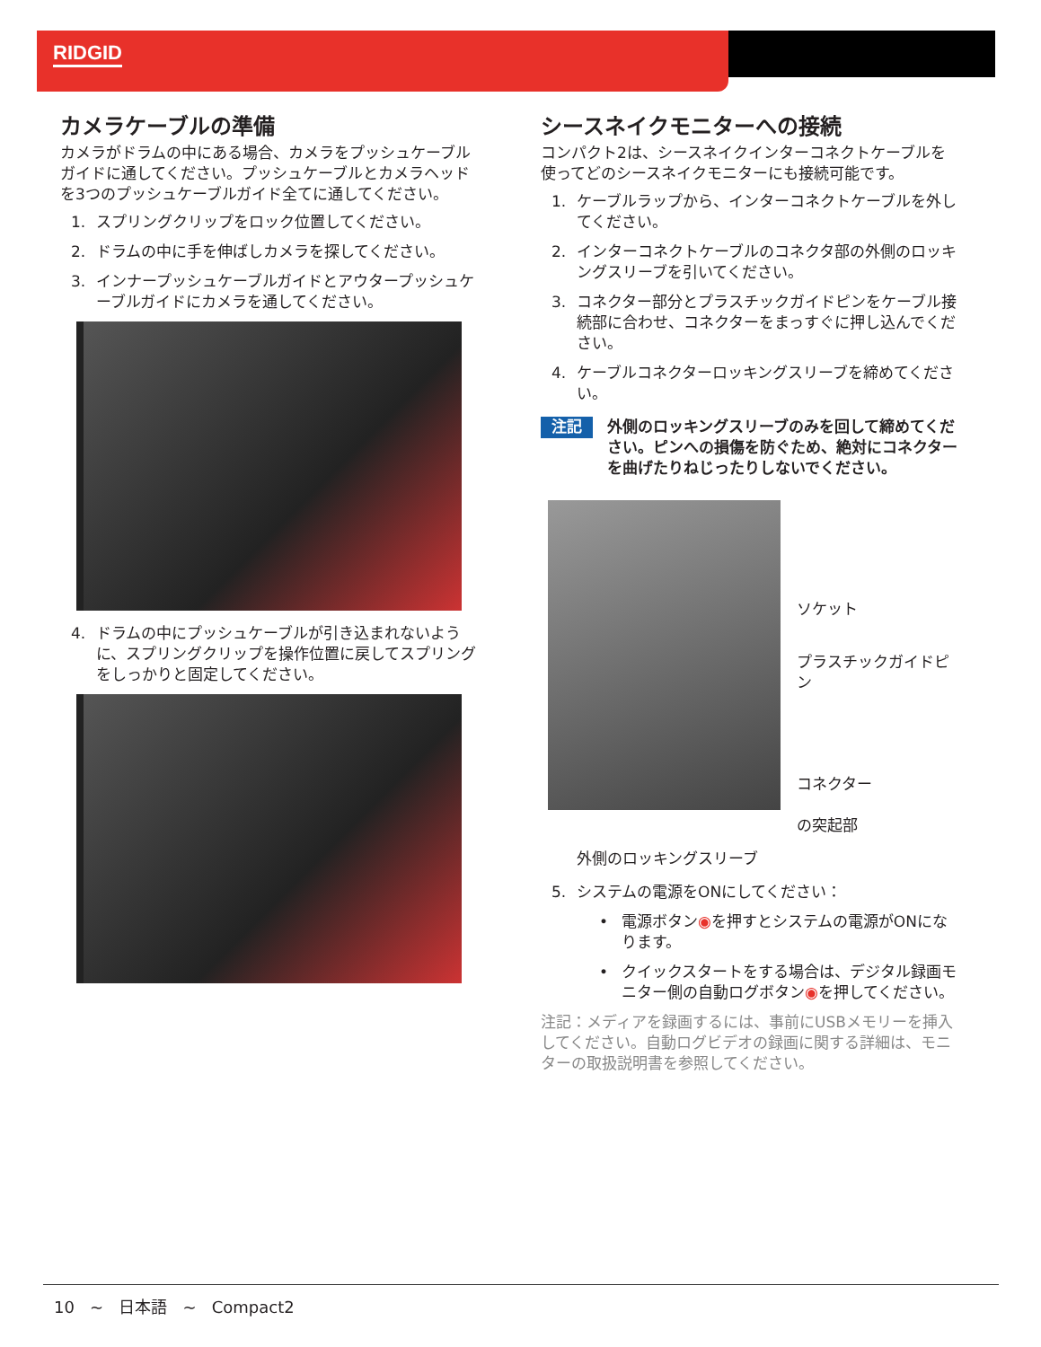RIDGID
カメラケーブルの準備
カメラがドラムの中にある場合、カメラをプッシュケーブルガイドに通してください。プッシュケーブルとカメラヘッドを3つのプッシュケーブルガイド全てに通してください。
1. スプリングクリップをロック位置してください。
2. ドラムの中に手を伸ばしカメラを探してください。
3. インナープッシュケーブルガイドとアウタープッシュケーブルガイドにカメラを通してください。
4. ドラムの中にプッシュケーブルが引き込まれないように、スプリングクリップを操作位置に戻してスプリングをしっかりと固定してください。
シースネイクモニターへの接続
コンパクト2は、シースネイクインターコネクトケーブルを使ってどのシースネイクモニターにも接続可能です。
1. ケーブルラップから、インターコネクトケーブルを外してください。
2. インターコネクトケーブルのコネクタ部の外側のロッキングスリーブを引いてください。
3. コネクター部分とプラスチックガイドピンをケーブル接続部に合わせ、コネクターをまっすぐに押し込んでください。
4. ケーブルコネクターロッキングスリーブを締めてください。
注記 外側のロッキングスリーブのみを回して締めてください。ピンへの損傷を防ぐため、絶対にコネクターを曲げたりねじったりしないでください。
ソケット
プラスチックガイドピン
コネクター
の突起部
外側のロッキングスリーブ
5. システムの電源をONにしてください：
• 電源ボタン◉を押すとシステムの電源がONになります。
• クイックスタートをする場合は、デジタル録画モニター側の自動ログボタン◉を押してください。
注記：メディアを録画するには、事前にUSBメモリーを挿入してください。自動ログビデオの録画に関する詳細は、モニターの取扱説明書を参照してください。
10 ~ 日本語 ~ Compact2